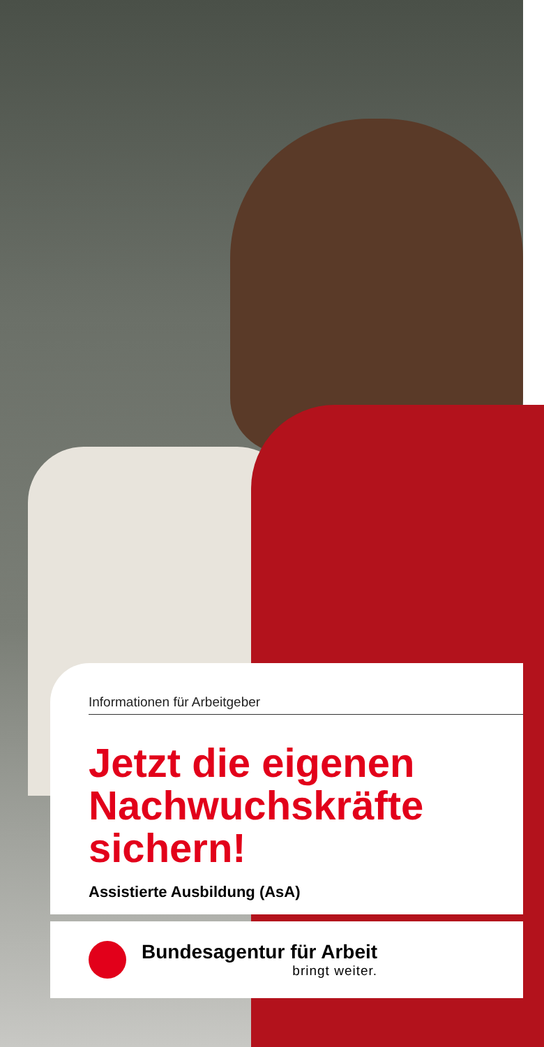Informationen für Arbeitgeber
Jetzt die eigenen Nachwuchskräfte sichern!
Assistierte Ausbildung (AsA)
Bundesagentur für Arbeit
bringt weiter.